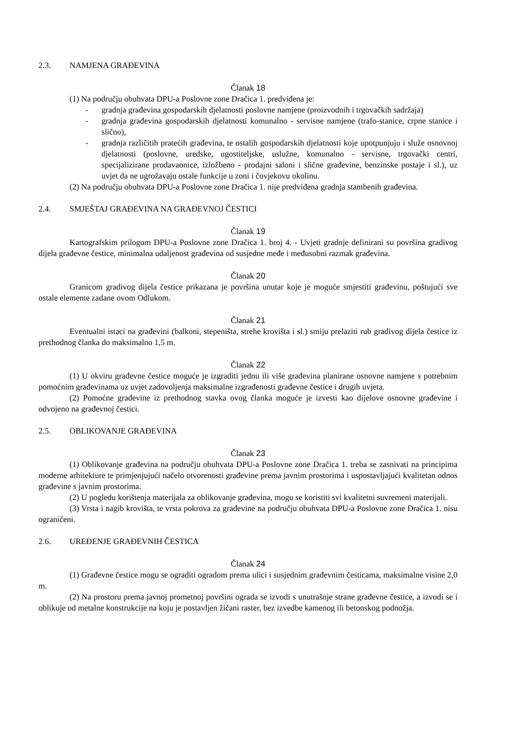2.3. NAMJENA GRAĐEVINA
Članak 18
(1) Na području obuhvata DPU-a Poslovne zone Dračica 1. predviđena je:
- gradnja građevina gospodarskih djelatnosti poslovne namjene (proizvodnih i trgovačkih sadržaja)
- gradnja građevina gospodarskih djelatnosti komunalno - servisne namjene (trafo-stanice, crpne stanice i slično),
- gradnja različitih pratećih građevina, te ostalih gospodarskih djelatnosti koje upotpunjuju i služe osnovnoj djelatnosti (poslovne, uredske, ugostiteljske, uslužne, komunalno - servisne, trgovački centri, specijalizirane prodavaonice, izložbeno - prodajni saloni i slične građevine, benzinske postaje i sl.), uz uvjet da ne ugrožavaju ostale funkcije u zoni i čovjekovu okolinu.
(2) Na području obuhvata DPU-a Poslovne zone Dračica 1. nije predviđena gradnja stambenih građevina.
2.4. SMJEŠTAJ GRAĐEVINA NA GRAĐEVNOJ ČESTICI
Članak 19
Kartografskim prilogom DPU-a Poslovne zone Dračica 1. broj 4. - Uvjeti gradnje definirani su površina gradivog dijela građevne čestice, minimalna udaljenost građevina od susjedne međe i međusobni razmak građevina.
Članak 20
Granicom gradivog dijela čestice prikazana je površina unutar koje je moguće smjestiti građevinu, poštujući sve ostale elemente zadane ovom Odlukom.
Članak 21
Eventualni istaci na građevini (balkoni, stepeništa, strehe krovišta i sl.) smiju prelaziti rub gradivog dijela čestice iz prethodnog članka do maksimalno 1,5 m.
Članak 22
(1) U okviru građevne čestice moguće je izgraditi jednu ili više građevina planirane osnovne namjene s potrebnim pomoćnim građevinama uz uvjet zadovoljenja maksimalne izgrađenosti građevne čestice i drugih uvjeta.
(2) Pomoćne građevine iz prethodnog stavka ovog članka moguće je izvesti kao dijelove osnovne građevine i odvojeno na građevnoj čestici.
2.5. OBLIKOVANJE GRAĐEVINA
Članak 23
(1) Oblikovanje građevina na području obuhvata DPU-a Poslovne zone Dračica 1. treba se zasnivati na principima moderne arhitekture te primjenjujući načelo otvorenosti građevine prema javnim prostorima i uspostavljajući kvalitetan odnos građevine s javnim prostorima.
(2) U pogledu korištenja materijala za oblikovanje građevina, mogu se koristiti svi kvalitetni suvremeni materijali.
(3) Vrsta i nagib krovišta, te vrsta pokrova za građevine na području obuhvata DPU-a Poslovne zone Dračica 1. nisu ograničeni.
2.6. UREĐENJE GRAĐEVNIH ČESTICA
Članak 24
(1) Građevne čestice mogu se ograditi ogradom prema ulici i susjednim građevnim česticama, maksimalne visine 2,0 m.
(2) Na prostoru prema javnoj prometnoj površini ograda se izvodi s unutrašnje strane građevne čestice, a izvodi se i oblikuje od metalne konstrukcije na koju je postavljen žičani raster, bez izvedbe kamenog ili betonskog podnožja.